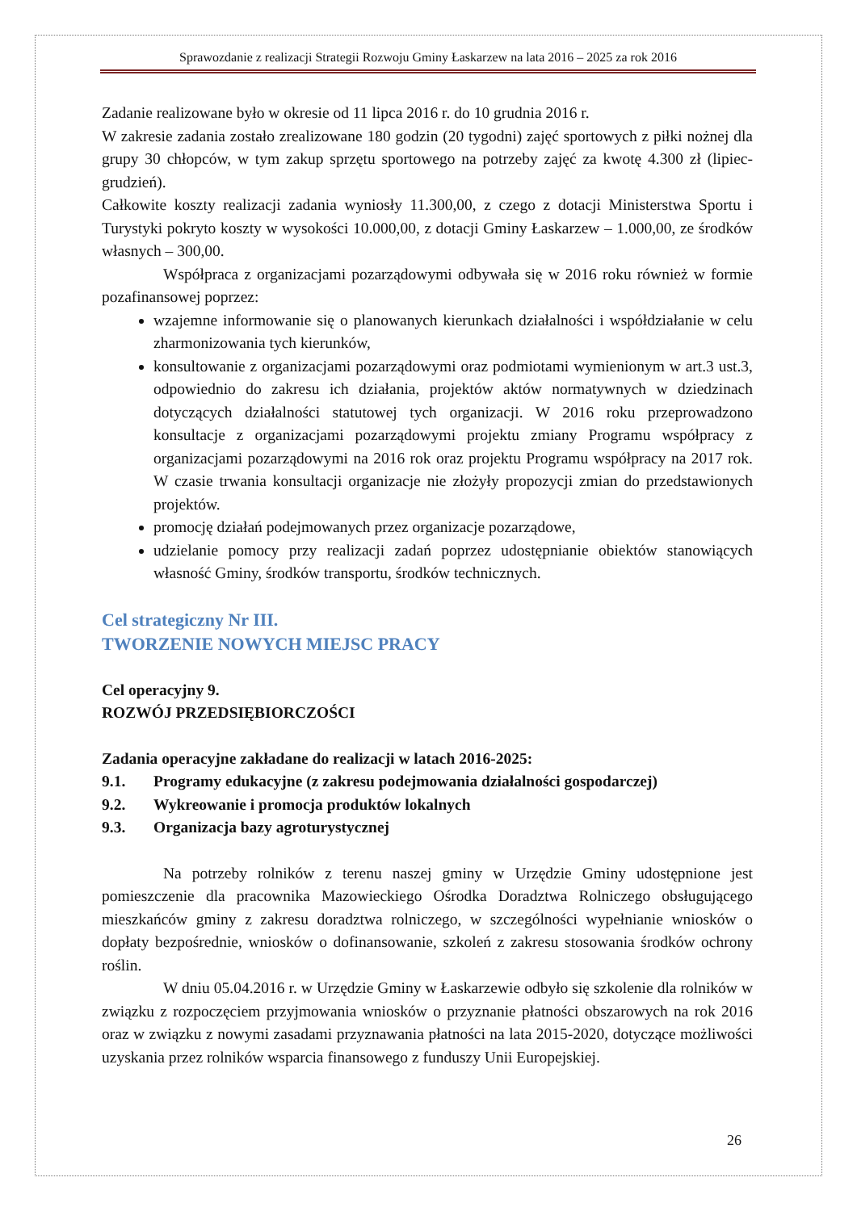Sprawozdanie z realizacji Strategii Rozwoju Gminy Łaskarzew na lata 2016 – 2025 za rok 2016
Zadanie realizowane było w okresie od 11 lipca 2016 r. do 10 grudnia 2016 r.
W zakresie zadania zostało zrealizowane 180 godzin (20 tygodni) zajęć sportowych z piłki nożnej dla grupy 30 chłopców, w tym zakup sprzętu sportowego na potrzeby zajęć za kwotę 4.300 zł (lipiec-grudzień).
Całkowite koszty realizacji zadania wyniosły 11.300,00, z czego z dotacji Ministerstwa Sportu i Turystyki pokryto koszty w wysokości 10.000,00, z dotacji Gminy Łaskarzew – 1.000,00, ze środków własnych – 300,00.
Współpraca z organizacjami pozarządowymi odbywała się w 2016 roku również w formie pozafinansowej poprzez:
wzajemne informowanie się o planowanych kierunkach działalności i współdziałanie w celu zharmonizowania tych kierunków,
konsultowanie z organizacjami pozarządowymi oraz podmiotami wymienionym w art.3 ust.3, odpowiednio do zakresu ich działania, projektów aktów normatywnych w dziedzinach dotyczących działalności statutowej tych organizacji. W 2016 roku przeprowadzono konsultacje z organizacjami pozarządowymi projektu zmiany Programu współpracy z organizacjami pozarządowymi na 2016 rok oraz projektu Programu współpracy na 2017 rok. W czasie trwania konsultacji organizacje nie złożyły propozycji zmian do przedstawionych projektów.
promocję działań podejmowanych przez organizacje pozarządowe,
udzielanie pomocy przy realizacji zadań poprzez udostępnianie obiektów stanowiących własność Gminy, środków transportu, środków technicznych.
Cel strategiczny Nr III.
TWORZENIE NOWYCH MIEJSC PRACY
Cel operacyjny 9.
ROZWÓJ PRZEDSIĘBIORCZOŚCI
Zadania operacyjne zakładane do realizacji w latach 2016-2025:
9.1. Programy edukacyjne (z zakresu podejmowania działalności gospodarczej)
9.2. Wykreowanie i promocja produktów lokalnych
9.3. Organizacja bazy agroturystycznej
Na potrzeby rolników z terenu naszej gminy w Urzędzie Gminy udostępnione jest pomieszczenie dla pracownika Mazowieckiego Ośrodka Doradztwa Rolniczego obsługującego mieszkańców gminy z zakresu doradztwa rolniczego, w szczególności wypełnianie wniosków o dopłaty bezpośrednie, wniosków o dofinansowanie, szkoleń z zakresu stosowania środków ochrony roślin.
W dniu 05.04.2016 r. w Urzędzie Gminy w Łaskarzewie odbyło się szkolenie dla rolników w związku z rozpoczęciem przyjmowania wniosków o przyznanie płatności obszarowych na rok 2016 oraz w związku z nowymi zasadami przyznawania płatności na lata 2015-2020, dotyczące możliwości uzyskania przez rolników wsparcia finansowego z funduszy Unii Europejskiej.
26